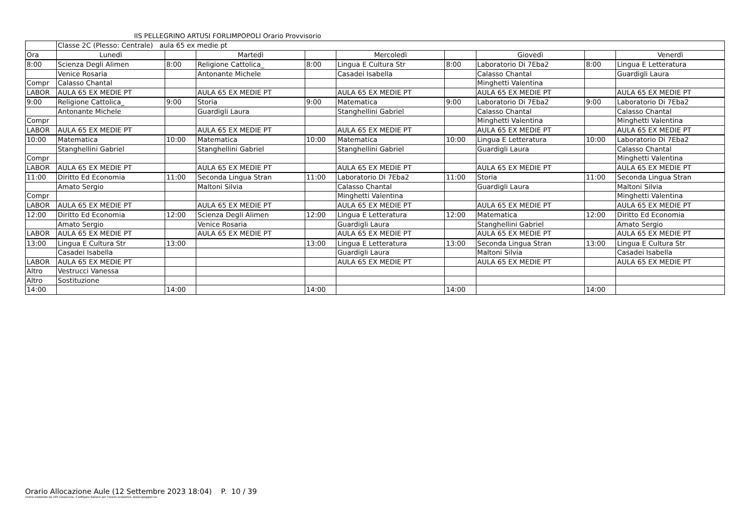IIS PELLEGRINO ARTUSI FORLIMPOPOLI Orario Provvisorio
| | Classe 2C (Plesso: Centrale) aula 65 ex medie pt | | | | | | | | |
| Ora | Lunedì | | Martedì | | Mercoledì | | Giovedì | | Venerdì |
| 8:00 | Scienza Degli Alimen | 8:00 | Religione Cattolica_ | 8:00 | Lingua E Cultura Str | 8:00 | Laboratorio Di 7Eba2 | 8:00 | Lingua E Letteratura |
| | Venice Rosaria | | Antonante Michele | | Casadei Isabella | | Calasso Chantal | | Guardigli Laura |
| Compr | Calasso Chantal | | | | | | Minghetti Valentina | | |
| LABOR | AULA 65 EX MEDIE PT | | AULA 65 EX MEDIE PT | | AULA 65 EX MEDIE PT | | AULA 65 EX MEDIE PT | | AULA 65 EX MEDIE PT |
| 9:00 | Religione Cattolica_ | 9:00 | Storia | 9:00 | Matematica | 9:00 | Laboratorio Di 7Eba2 | 9:00 | Laboratorio Di 7Eba2 |
| | Antonante Michele | | Guardigli Laura | | Stanghellini Gabriel | | Calasso Chantal | | Calasso Chantal |
| Compr | | | | | | | Minghetti Valentina | | Minghetti Valentina |
| LABOR | AULA 65 EX MEDIE PT | | AULA 65 EX MEDIE PT | | AULA 65 EX MEDIE PT | | AULA 65 EX MEDIE PT | | AULA 65 EX MEDIE PT |
| 10:00 | Matematica | 10:00 | Matematica | 10:00 | Matematica | 10:00 | Lingua E Letteratura | 10:00 | Laboratorio Di 7Eba2 |
| | Stanghellini Gabriel | | Stanghellini Gabriel | | Stanghellini Gabriel | | Guardigli Laura | | Calasso Chantal |
| Compr | | | | | | | | | Minghetti Valentina |
| LABOR | AULA 65 EX MEDIE PT | | AULA 65 EX MEDIE PT | | AULA 65 EX MEDIE PT | | AULA 65 EX MEDIE PT | | AULA 65 EX MEDIE PT |
| 11:00 | Diritto Ed Economia | 11:00 | Seconda Lingua Stran | 11:00 | Laboratorio Di 7Eba2 | 11:00 | Storia | 11:00 | Seconda Lingua Stran |
| | Amato Sergio | | Maltoni Silvia | | Calasso Chantal | | Guardigli Laura | | Maltoni Silvia |
| Compr | | | | | Minghetti Valentina | | | | Minghetti Valentina |
| LABOR | AULA 65 EX MEDIE PT | | AULA 65 EX MEDIE PT | | AULA 65 EX MEDIE PT | | AULA 65 EX MEDIE PT | | AULA 65 EX MEDIE PT |
| 12:00 | Diritto Ed Economia | 12:00 | Scienza Degli Alimen | 12:00 | Lingua E Letteratura | 12:00 | Matematica | 12:00 | Diritto Ed Economia |
| | Amato Sergio | | Venice Rosaria | | Guardigli Laura | | Stanghellini Gabriel | | Amato Sergio |
| LABOR | AULA 65 EX MEDIE PT | | AULA 65 EX MEDIE PT | | AULA 65 EX MEDIE PT | | AULA 65 EX MEDIE PT | | AULA 65 EX MEDIE PT |
| 13:00 | Lingua E Cultura Str | 13:00 | | 13:00 | Lingua E Letteratura | 13:00 | Seconda Lingua Stran | 13:00 | Lingua E Cultura Str |
| | Casadei Isabella | | | | Guardigli Laura | | Maltoni Silvia | | Casadei Isabella |
| LABOR | AULA 65 EX MEDIE PT | | | | AULA 65 EX MEDIE PT | | AULA 65 EX MEDIE PT | | AULA 65 EX MEDIE PT |
| Altro | Vestrucci Vanessa | | | | | | | | |
| Altro | Sostituzione | | | | | | | | |
| 14:00 | | 14:00 | | 14:00 | | 14:00 | | 14:00 | |
Orario Allocazione Aule (12 Settembre 2023 18:04) P. 10 / 39
Orario elaborato da ODI Classeviva, il software italiano per l'orario scolastico. www.spaggiari.eu